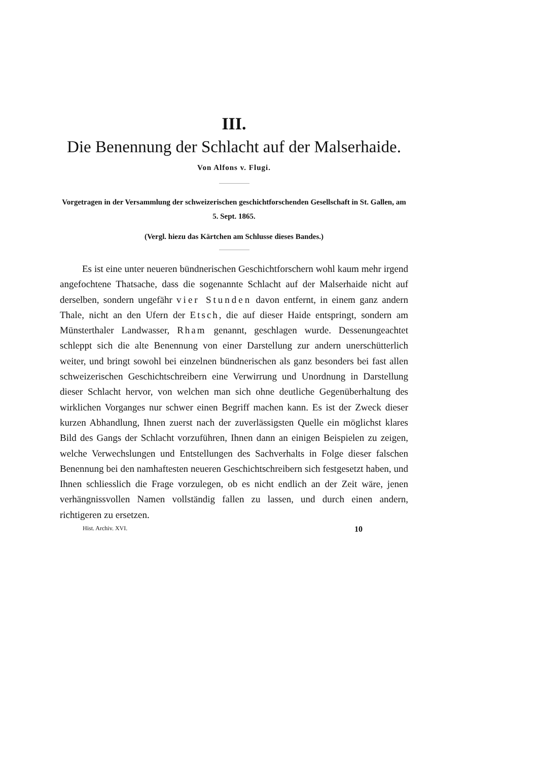III.
Die Benennung der Schlacht auf der Malserhaide.
Von Alfons v. Flugi.
Vorgetragen in der Versammlung der schweizerischen geschichtforschenden Gesellschaft in St. Gallen, am 5. Sept. 1865.
(Vergl. hiezu das Kärtchen am Schlusse dieses Bandes.)
Es ist eine unter neueren bündnerischen Geschichtforschern wohl kaum mehr irgend angefochtene Thatsache, dass die sogenannte Schlacht auf der Malserhaide nicht auf derselben, sondern ungefähr vier Stunden davon entfernt, in einem ganz andern Thale, nicht an den Ufern der Etsch, die auf dieser Haide entspringt, sondern am Münsterthaler Landwasser, Rham genannt, geschlagen wurde. Dessenungeachtet schleppt sich die alte Benennung von einer Darstellung zur andern unerschütterlich weiter, und bringt sowohl bei einzelnen bündnerischen als ganz besonders bei fast allen schweizerischen Geschichtschreibern eine Verwirrung und Unordnung in Darstellung dieser Schlacht hervor, von welchen man sich ohne deutliche Gegenüberhaltung des wirklichen Vorganges nur schwer einen Begriff machen kann. Es ist der Zweck dieser kurzen Abhandlung, Ihnen zuerst nach der zuverlässigsten Quelle ein möglichst klares Bild des Gangs der Schlacht vorzuführen, Ihnen dann an einigen Beispielen zu zeigen, welche Verwechslungen und Entstellungen des Sachverhalts in Folge dieser falschen Benennung bei den namhaftesten neueren Geschichtschreibern sich festgesetzt haben, und Ihnen schliesslich die Frage vorzulegen, ob es nicht endlich an der Zeit wäre, jenen verhängnissvollen Namen vollständig fallen zu lassen, und durch einen andern, richtigeren zu ersetzen.
Hist. Archiv. XVI. 10